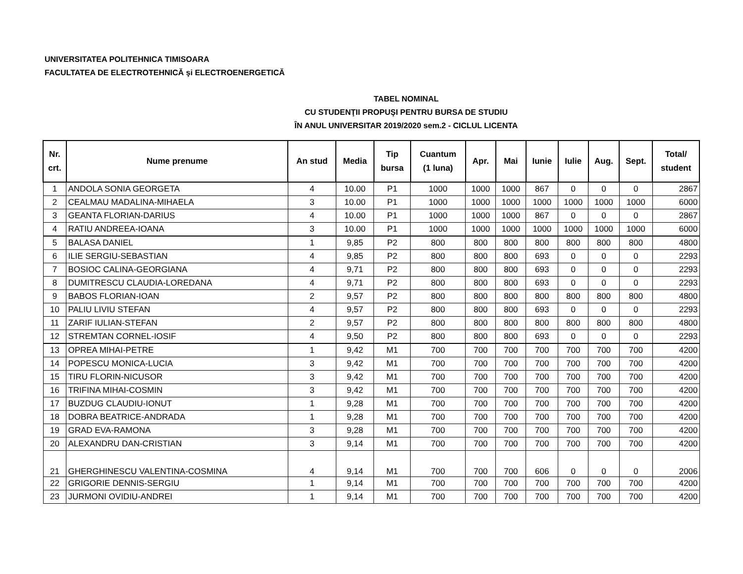UNIVERSITATEA POLITEHNICA TIMISOARA
FACULTATEA DE ELECTROTEHNICĂ şi ELECTROENERGETICĂ
TABEL NOMINAL
CU STUDENŢII PROPUŞI PENTRU BURSA DE STUDIU
ÎN ANUL UNIVERSITAR 2019/2020 sem.2 - CICLUL LICENTA
| Nr. crt. | Nume prenume | An stud | Media | Tip bursa | Cuantum (1 luna) | Apr. | Mai | Iunie | Iulie | Aug. | Sept. | Total/ student |
| --- | --- | --- | --- | --- | --- | --- | --- | --- | --- | --- | --- | --- |
| 1 | ANDOLA SONIA GEORGETA | 4 | 10.00 | P1 | 1000 | 1000 | 1000 | 867 | 0 | 0 | 0 | 2867 |
| 2 | CEALMAU MADALINA-MIHAELA | 3 | 10.00 | P1 | 1000 | 1000 | 1000 | 1000 | 1000 | 1000 | 1000 | 6000 |
| 3 | GEANTA FLORIAN-DARIUS | 4 | 10.00 | P1 | 1000 | 1000 | 1000 | 867 | 0 | 0 | 0 | 2867 |
| 4 | RATIU ANDREEA-IOANA | 3 | 10.00 | P1 | 1000 | 1000 | 1000 | 1000 | 1000 | 1000 | 1000 | 6000 |
| 5 | BALASA DANIEL | 1 | 9,85 | P2 | 800 | 800 | 800 | 800 | 800 | 800 | 800 | 4800 |
| 6 | ILIE SERGIU-SEBASTIAN | 4 | 9,85 | P2 | 800 | 800 | 800 | 693 | 0 | 0 | 0 | 2293 |
| 7 | BOSIOC CALINA-GEORGIANA | 4 | 9,71 | P2 | 800 | 800 | 800 | 693 | 0 | 0 | 0 | 2293 |
| 8 | DUMITRESCU CLAUDIA-LOREDANA | 4 | 9,71 | P2 | 800 | 800 | 800 | 693 | 0 | 0 | 0 | 2293 |
| 9 | BABOS FLORIAN-IOAN | 2 | 9,57 | P2 | 800 | 800 | 800 | 800 | 800 | 800 | 800 | 4800 |
| 10 | PALIU LIVIU STEFAN | 4 | 9,57 | P2 | 800 | 800 | 800 | 693 | 0 | 0 | 0 | 2293 |
| 11 | ZARIF IULIAN-STEFAN | 2 | 9,57 | P2 | 800 | 800 | 800 | 800 | 800 | 800 | 800 | 4800 |
| 12 | STREMTAN CORNEL-IOSIF | 4 | 9,50 | P2 | 800 | 800 | 800 | 693 | 0 | 0 | 0 | 2293 |
| 13 | OPREA MIHAI-PETRE | 1 | 9,42 | M1 | 700 | 700 | 700 | 700 | 700 | 700 | 700 | 4200 |
| 14 | POPESCU MONICA-LUCIA | 3 | 9,42 | M1 | 700 | 700 | 700 | 700 | 700 | 700 | 700 | 4200 |
| 15 | TIRU FLORIN-NICUSOR | 3 | 9,42 | M1 | 700 | 700 | 700 | 700 | 700 | 700 | 700 | 4200 |
| 16 | TRIFINA MIHAI-COSMIN | 3 | 9,42 | M1 | 700 | 700 | 700 | 700 | 700 | 700 | 700 | 4200 |
| 17 | BUZDUG CLAUDIU-IONUT | 1 | 9,28 | M1 | 700 | 700 | 700 | 700 | 700 | 700 | 700 | 4200 |
| 18 | DOBRA BEATRICE-ANDRADA | 1 | 9,28 | M1 | 700 | 700 | 700 | 700 | 700 | 700 | 700 | 4200 |
| 19 | GRAD EVA-RAMONA | 3 | 9,28 | M1 | 700 | 700 | 700 | 700 | 700 | 700 | 700 | 4200 |
| 20 | ALEXANDRU DAN-CRISTIAN | 3 | 9,14 | M1 | 700 | 700 | 700 | 700 | 700 | 700 | 700 | 4200 |
| 21 | GHERGHINESCU VALENTINA-COSMINA | 4 | 9,14 | M1 | 700 | 700 | 700 | 606 | 0 | 0 | 0 | 2006 |
| 22 | GRIGORIE DENNIS-SERGIU | 1 | 9,14 | M1 | 700 | 700 | 700 | 700 | 700 | 700 | 700 | 4200 |
| 23 | JURMONI OVIDIU-ANDREI | 1 | 9,14 | M1 | 700 | 700 | 700 | 700 | 700 | 700 | 700 | 4200 |